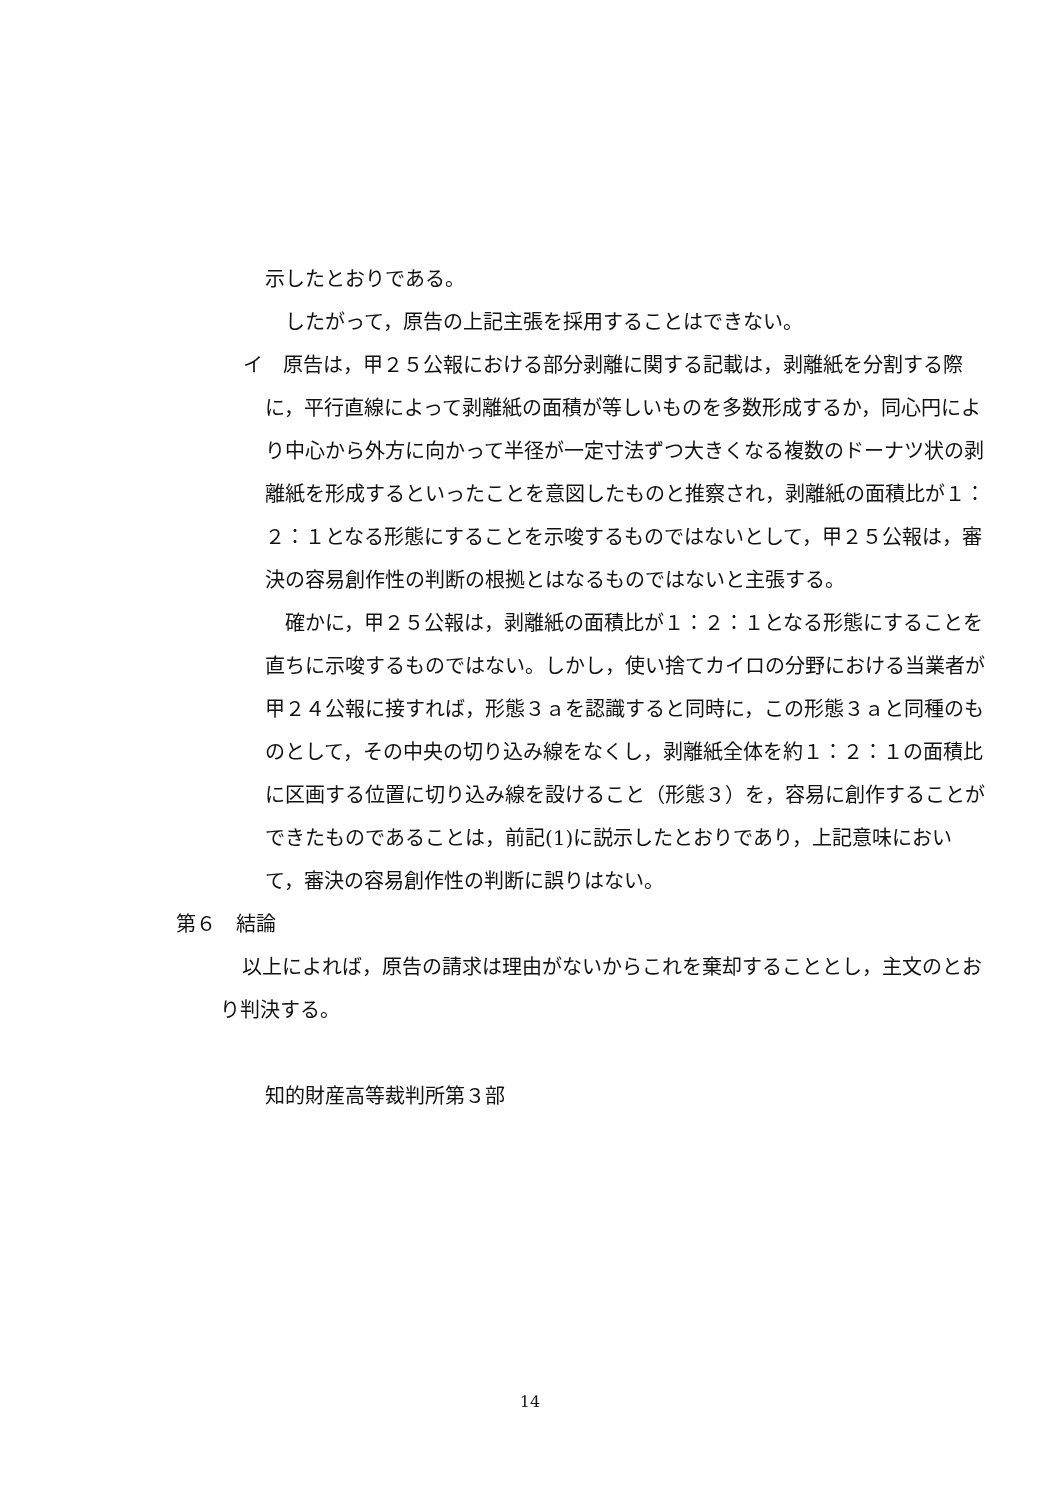示したとおりである。
 したがって，原告の上記主張を採用することはできない。
イ 原告は，甲２５公報における部分剥離に関する記載は，剥離紙を分割する際に，平行直線によって剥離紙の面積が等しいものを多数形成するか，同心円により中心から外方に向かって半径が一定寸法ずつ大きくなる複数のドーナツ状の剥離紙を形成するといったことを意図したものと推察され，剥離紙の面積比が１：２：１となる形態にすることを示唆するものではないとして，甲２５公報は，審決の容易創作性の判断の根拠とはなるものではないと主張する。
 確かに，甲２５公報は，剥離紙の面積比が１：２：１となる形態にすることを直ちに示唆するものではない。しかし，使い捨てカイロの分野における当業者が甲２４公報に接すれば，形態３ａを認識すると同時に，この形態３ａと同種のものとして，その中央の切り込み線をなくし，剥離紙全体を約１：２：１の面積比に区画する位置に切り込み線を設けること（形態３）を，容易に創作することができたものであることは，前記(1)に説示したとおりであり，上記意味において，審決の容易創作性の判断に誤りはない。
第６ 結論
以上によれば，原告の請求は理由がないからこれを棄却することとし，主文のとおり判決する。
知的財産高等裁判所第３部
14